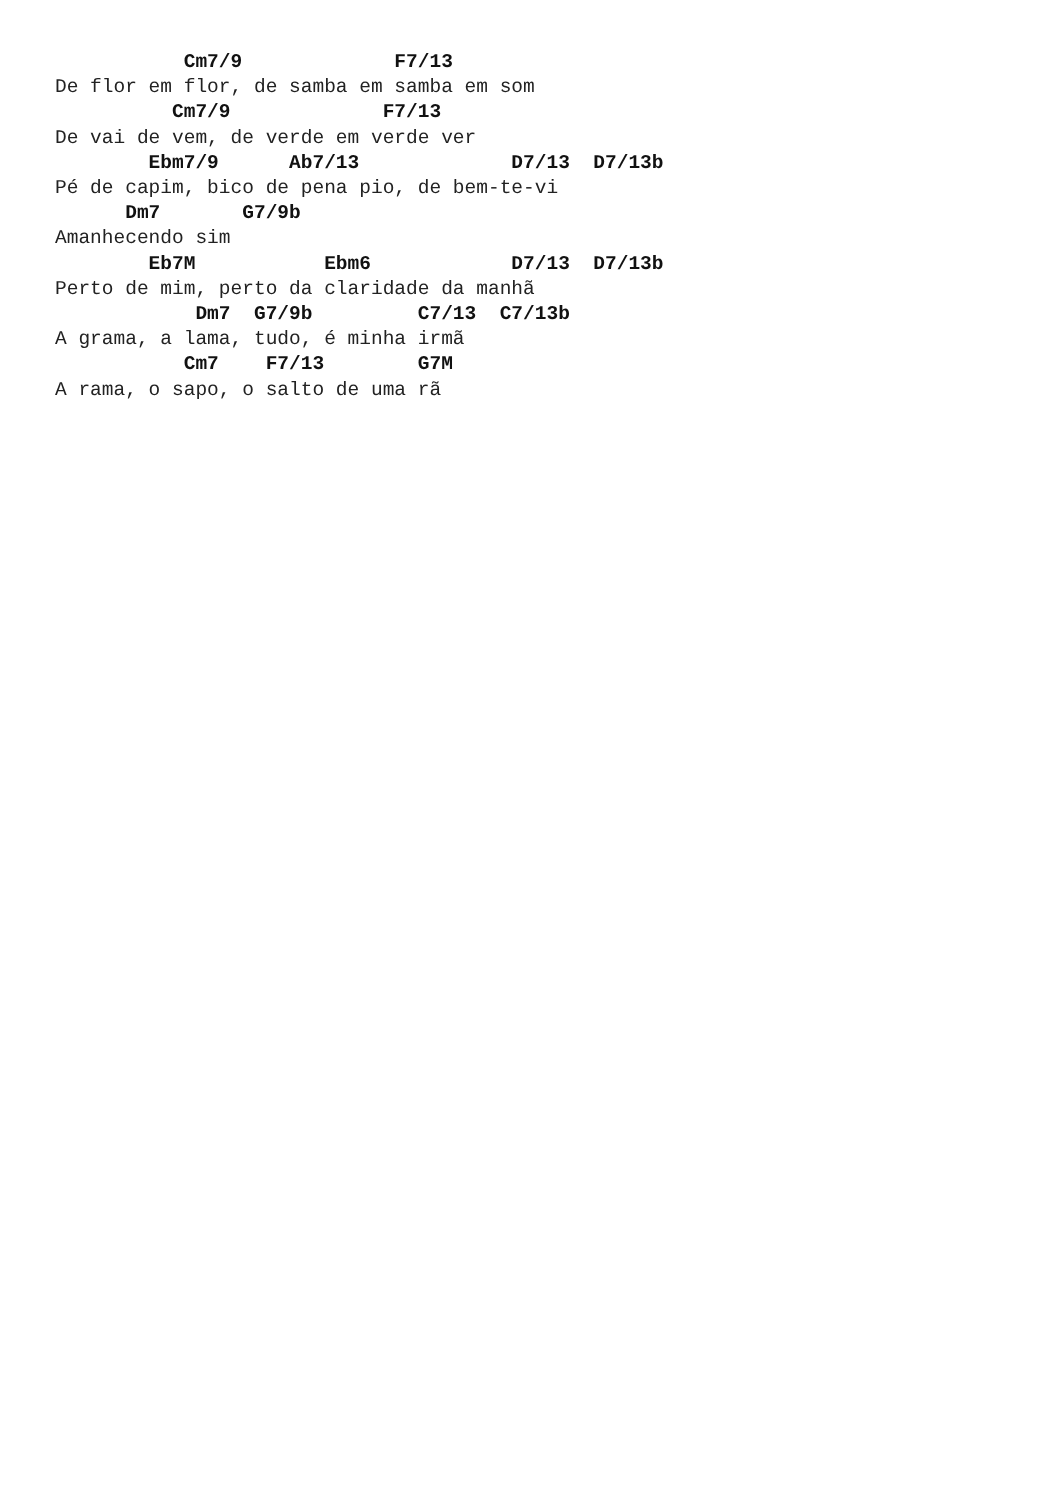Cm7/9             F7/13
De flor em flor, de samba em samba em som
          Cm7/9             F7/13
De vai de vem, de verde em verde ver
        Ebm7/9      Ab7/13             D7/13  D7/13b
Pé de capim, bico de pena pio, de bem-te-vi
      Dm7       G7/9b
Amanhecendo sim
        Eb7M           Ebm6            D7/13  D7/13b
Perto de mim, perto da claridade da manhã
            Dm7  G7/9b         C7/13  C7/13b
A grama, a lama, tudo, é minha irmã
           Cm7    F7/13        G7M
A rama, o sapo, o salto de uma rã